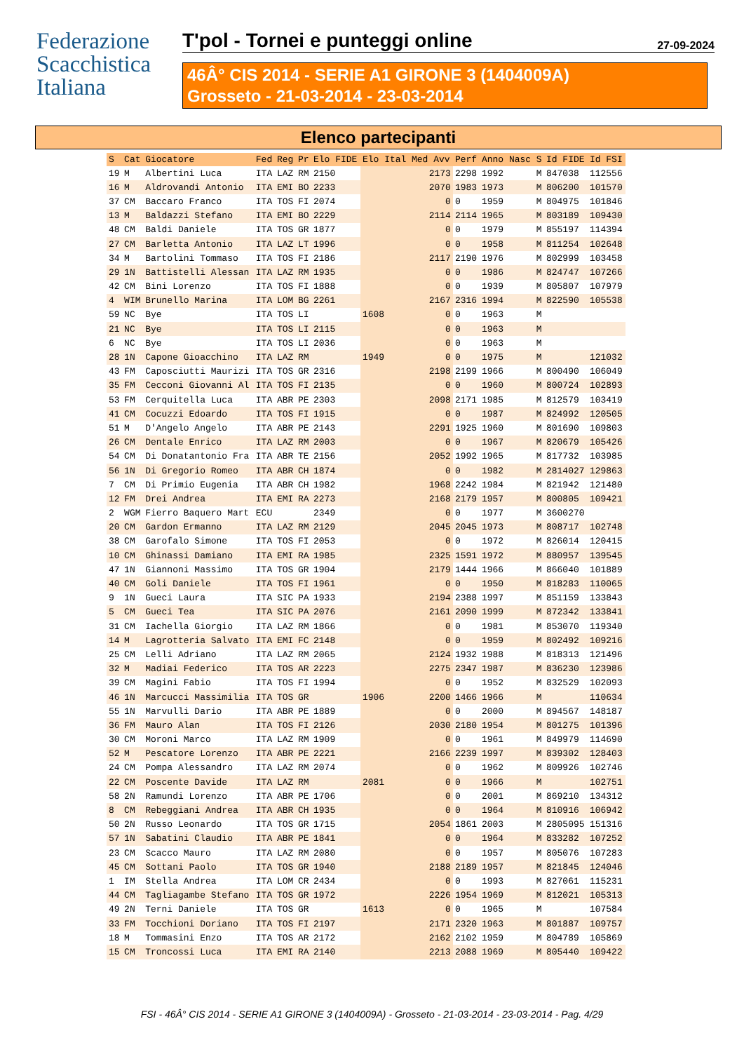Federazione
Scacchistica
Italiana
T'pol - Tornei e punteggi online 27-09-2024
46Â° CIS 2014 - SERIE A1 GIRONE 3 (1404009A)
Grosseto - 21-03-2014 - 23-03-2014
Elenco partecipanti
| S | Cat | Giocatore | Fed | Reg | Pr | Elo FIDE | Elo Ital | Med Avv | Perf | Anno Nasc | S | Id FIDE | Id FSI |
| --- | --- | --- | --- | --- | --- | --- | --- | --- | --- | --- | --- | --- | --- |
| 19 | M | Albertini Luca | ITA | LAZ | RM | 2150 | | 2173 | 2298 | 1992 | M | 847038 | 112556 |
| 16 | M | Aldrovandi Antonio | ITA | EMI | BO | 2233 | | 2070 | 1983 | 1973 | M | 806200 | 101570 |
| 37 | CM | Baccaro Franco | ITA | TOS | FI | 2074 | | 0 | 0 | 1959 | M | 804975 | 101846 |
| 13 | M | Baldazzi Stefano | ITA | EMI | BO | 2229 | | 2114 | 2114 | 1965 | M | 803189 | 109430 |
| 48 | CM | Baldi Daniele | ITA | TOS | GR | 1877 | | 0 | 0 | 1979 | M | 855197 | 114394 |
| 27 | CM | Barletta Antonio | ITA | LAZ | LT | 1996 | | 0 | 0 | 1958 | M | 811254 | 102648 |
| 34 | M | Bartolini Tommaso | ITA | TOS | FI | 2186 | | 2117 | 2190 | 1976 | M | 802999 | 103458 |
| 29 | 1N | Battistelli Alessan | ITA | LAZ | RM | 1935 | | 0 | 0 | 1986 | M | 824747 | 107266 |
| 42 | CM | Bini Lorenzo | ITA | TOS | FI | 1888 | | 0 | 0 | 1939 | M | 805807 | 107979 |
| 4 | WIM | Brunello Marina | ITA | LOM | BG | 2261 | | 2167 | 2316 | 1994 | M | 822590 | 105538 |
| 59 | NC | Bye | ITA | TOS | LI | | 1608 | 0 | 0 | 1963 | M | | |
| 21 | NC | Bye | ITA | TOS | LI | 2115 | | 0 | 0 | 1963 | M | | |
| 6 | NC | Bye | ITA | TOS | LI | 2036 | | 0 | 0 | 1963 | M | | |
| 28 | 1N | Capone Gioacchino | ITA | LAZ | RM | | 1949 | 0 | 0 | 1975 | M | | 121032 |
| 43 | FM | Caposciutti Maurizi | ITA | TOS | GR | 2316 | | 2198 | 2199 | 1966 | M | 800490 | 106049 |
| 35 | FM | Cecconi Giovanni Al | ITA | TOS | FI | 2135 | | 0 | 0 | 1960 | M | 800724 | 102893 |
| 53 | FM | Cerquitella Luca | ITA | ABR | PE | 2303 | | 2098 | 2171 | 1985 | M | 812579 | 103419 |
| 41 | CM | Cocuzzi Edoardo | ITA | TOS | FI | 1915 | | 0 | 0 | 1987 | M | 824992 | 120505 |
| 51 | M | D'Angelo Angelo | ITA | ABR | PE | 2143 | | 2291 | 1925 | 1960 | M | 801690 | 109803 |
| 26 | CM | Dentale Enrico | ITA | LAZ | RM | 2003 | | 0 | 0 | 1967 | M | 820679 | 105426 |
| 54 | CM | Di Donatantonio Fra | ITA | ABR | TE | 2156 | | 2052 | 1992 | 1965 | M | 817732 | 103985 |
| 56 | 1N | Di Gregorio Romeo | ITA | ABR | CH | 1874 | | 0 | 0 | 1982 | M | 2814027 | 129863 |
| 7 | CM | Di Primio Eugenia | ITA | ABR | CH | 1982 | | 1968 | 2242 | 1984 | M | 821942 | 121480 |
| 12 | FM | Drei Andrea | ITA | EMI | RA | 2273 | | 2168 | 2179 | 1957 | M | 800805 | 109421 |
| 2 | WGM | Fierro Baquero Mart | ECU | | | 2349 | | 0 | 0 | 1977 | M | 3600270 | |
| 20 | CM | Gardon Ermanno | ITA | LAZ | RM | 2129 | | 2045 | 2045 | 1973 | M | 808717 | 102748 |
| 38 | CM | Garofalo Simone | ITA | TOS | FI | 2053 | | 0 | 0 | 1972 | M | 826014 | 120415 |
| 10 | CM | Ghinassi Damiano | ITA | EMI | RA | 1985 | | 2325 | 1591 | 1972 | M | 880957 | 139545 |
| 47 | 1N | Giannoni Massimo | ITA | TOS | GR | 1904 | | 2179 | 1444 | 1966 | M | 866040 | 101889 |
| 40 | CM | Goli Daniele | ITA | TOS | FI | 1961 | | 0 | 0 | 1950 | M | 818283 | 110065 |
| 9 | 1N | Gueci Laura | ITA | SIC | PA | 1933 | | 2194 | 2388 | 1997 | M | 851159 | 133843 |
| 5 | CM | Gueci Tea | ITA | SIC | PA | 2076 | | 2161 | 2090 | 1999 | M | 872342 | 133841 |
| 31 | CM | Iachella Giorgio | ITA | LAZ | RM | 1866 | | 0 | 0 | 1981 | M | 853070 | 119340 |
| 14 | M | Lagrotteria Salvato | ITA | EMI | FC | 2148 | | 0 | 0 | 1959 | M | 802492 | 109216 |
| 25 | CM | Lelli Adriano | ITA | LAZ | RM | 2065 | | 2124 | 1932 | 1988 | M | 818313 | 121496 |
| 32 | M | Madiai Federico | ITA | TOS | AR | 2223 | | 2275 | 2347 | 1987 | M | 836230 | 123986 |
| 39 | CM | Magini Fabio | ITA | TOS | FI | 1994 | | 0 | 0 | 1952 | M | 832529 | 102093 |
| 46 | 1N | Marcucci Massimilia | ITA | TOS | GR | | 1906 | 2200 | 1466 | 1966 | M | | 110634 |
| 55 | 1N | Marvulli Dario | ITA | ABR | PE | 1889 | | 0 | 0 | 2000 | M | 894567 | 148187 |
| 36 | FM | Mauro Alan | ITA | TOS | FI | 2126 | | 2030 | 2180 | 1954 | M | 801275 | 101396 |
| 30 | CM | Moroni Marco | ITA | LAZ | RM | 1909 | | 0 | 0 | 1961 | M | 849979 | 114690 |
| 52 | M | Pescatore Lorenzo | ITA | ABR | PE | 2221 | | 2166 | 2239 | 1997 | M | 839302 | 128403 |
| 24 | CM | Pompa Alessandro | ITA | LAZ | RM | 2074 | | 0 | 0 | 1962 | M | 809926 | 102746 |
| 22 | CM | Poscente Davide | ITA | LAZ | RM | | 2081 | 0 | 0 | 1966 | M | | 102751 |
| 58 | 2N | Ramundi Lorenzo | ITA | ABR | PE | 1706 | | 0 | 0 | 2001 | M | 869210 | 134312 |
| 8 | CM | Rebeggiani Andrea | ITA | ABR | CH | 1935 | | 0 | 0 | 1964 | M | 810916 | 106942 |
| 50 | 2N | Russo Leonardo | ITA | TOS | GR | 1715 | | 2054 | 1861 | 2003 | M | 2805095 | 151316 |
| 57 | 1N | Sabatini Claudio | ITA | ABR | PE | 1841 | | 0 | 0 | 1964 | M | 833282 | 107252 |
| 23 | CM | Scacco Mauro | ITA | LAZ | RM | 2080 | | 0 | 0 | 1957 | M | 805076 | 107283 |
| 45 | CM | Sottani Paolo | ITA | TOS | GR | 1940 | | 2188 | 2189 | 1957 | M | 821845 | 124046 |
| 1 | IM | Stella Andrea | ITA | LOM | CR | 2434 | | 0 | 0 | 1993 | M | 827061 | 115231 |
| 44 | CM | Tagliagambe Stefano | ITA | TOS | GR | 1972 | | 2226 | 1954 | 1969 | M | 812021 | 105313 |
| 49 | 2N | Terni Daniele | ITA | TOS | GR | | 1613 | 0 | 0 | 1965 | M | | 107584 |
| 33 | FM | Tocchioni Doriano | ITA | TOS | FI | 2197 | | 2171 | 2320 | 1963 | M | 801887 | 109757 |
| 18 | M | Tommasini Enzo | ITA | TOS | AR | 2172 | | 2162 | 2102 | 1959 | M | 804789 | 105869 |
| 15 | CM | Troncossi Luca | ITA | EMI | RA | 2140 | | 2213 | 2088 | 1969 | M | 805440 | 109422 |
FSI - 46Â° CIS 2014 - SERIE A1 GIRONE 3 (1404009A) - Grosseto - 21-03-2014 - 23-03-2014 - Pag. 4/29